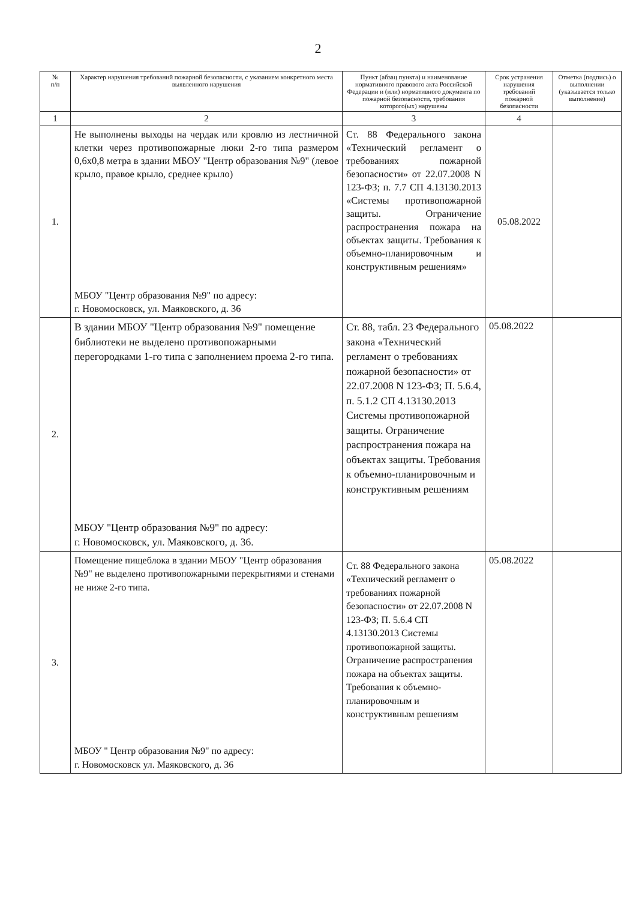2
| № п/п | Характер нарушения требований пожарной безопасности, с указанием конкретного места выявленного нарушения | Пункт (абзац пункта) и наименование нормативного правового акта Российской Федерации и (или) нормативного документа по пожарной безопасности, требования которого(ых) нарушены | Срок устранения нарушения требований пожарной безопасности | Отметка (подпись) о выполнении (указывается только выполнение) |
| --- | --- | --- | --- | --- |
| 1 | 2 | 3 | 4 | |
| 1. | Не выполнены выходы на чердак или кровлю из лестничной клетки через противопожарные люки 2-го типа размером 0,6x0,8 метра в здании МБОУ "Центр образования №9" (левое крыло, правое крыло, среднее крыло) МБОУ "Центр образования №9" по адресу: г. Новомосковск, ул. Маяковского, д. 36 | Ст. 88 Федерального закона «Технический регламент о требованиях пожарной безопасности» от 22.07.2008 N 123-ФЗ; п. 7.7 СП 4.13130.2013 «Системы противопожарной защиты. Ограничение распространения пожара на объектах защиты. Требования к объемно-планировочным и конструктивным решениям» | 05.08.2022 | |
| 2. | В здании МБОУ "Центр образования №9" помещение библиотеки не выделено противопожарными перегородками 1-го типа с заполнением проема 2-го типа. МБОУ "Центр образования №9" по адресу: г. Новомосковск, ул. Маяковского, д. 36. | Ст. 88, табл. 23 Федерального закона «Технический регламент о требованиях пожарной безопасности» от 22.07.2008 N 123-ФЗ; П. 5.6.4, п. 5.1.2 СП 4.13130.2013 Системы противопожарной защиты. Ограничение распространения пожара на объектах защиты. Требования к объемно-планировочным и конструктивным решениям | 05.08.2022 | |
| 3. | Помещение пищеблока в здании МБОУ "Центр образования №9" не выделено противопожарными перекрытиями и стенами не ниже 2-го типа. МБОУ " Центр образования №9" по адресу: г. Новомосковск ул. Маяковского, д. 36 | Ст. 88 Федерального закона «Технический регламент о требованиях пожарной безопасности» от 22.07.2008 N 123-ФЗ; П. 5.6.4 СП 4.13130.2013 Системы противопожарной защиты. Ограничение распространения пожара на объектах защиты. Требования к объемно-планировочным и конструктивным решениям | 05.08.2022 | |